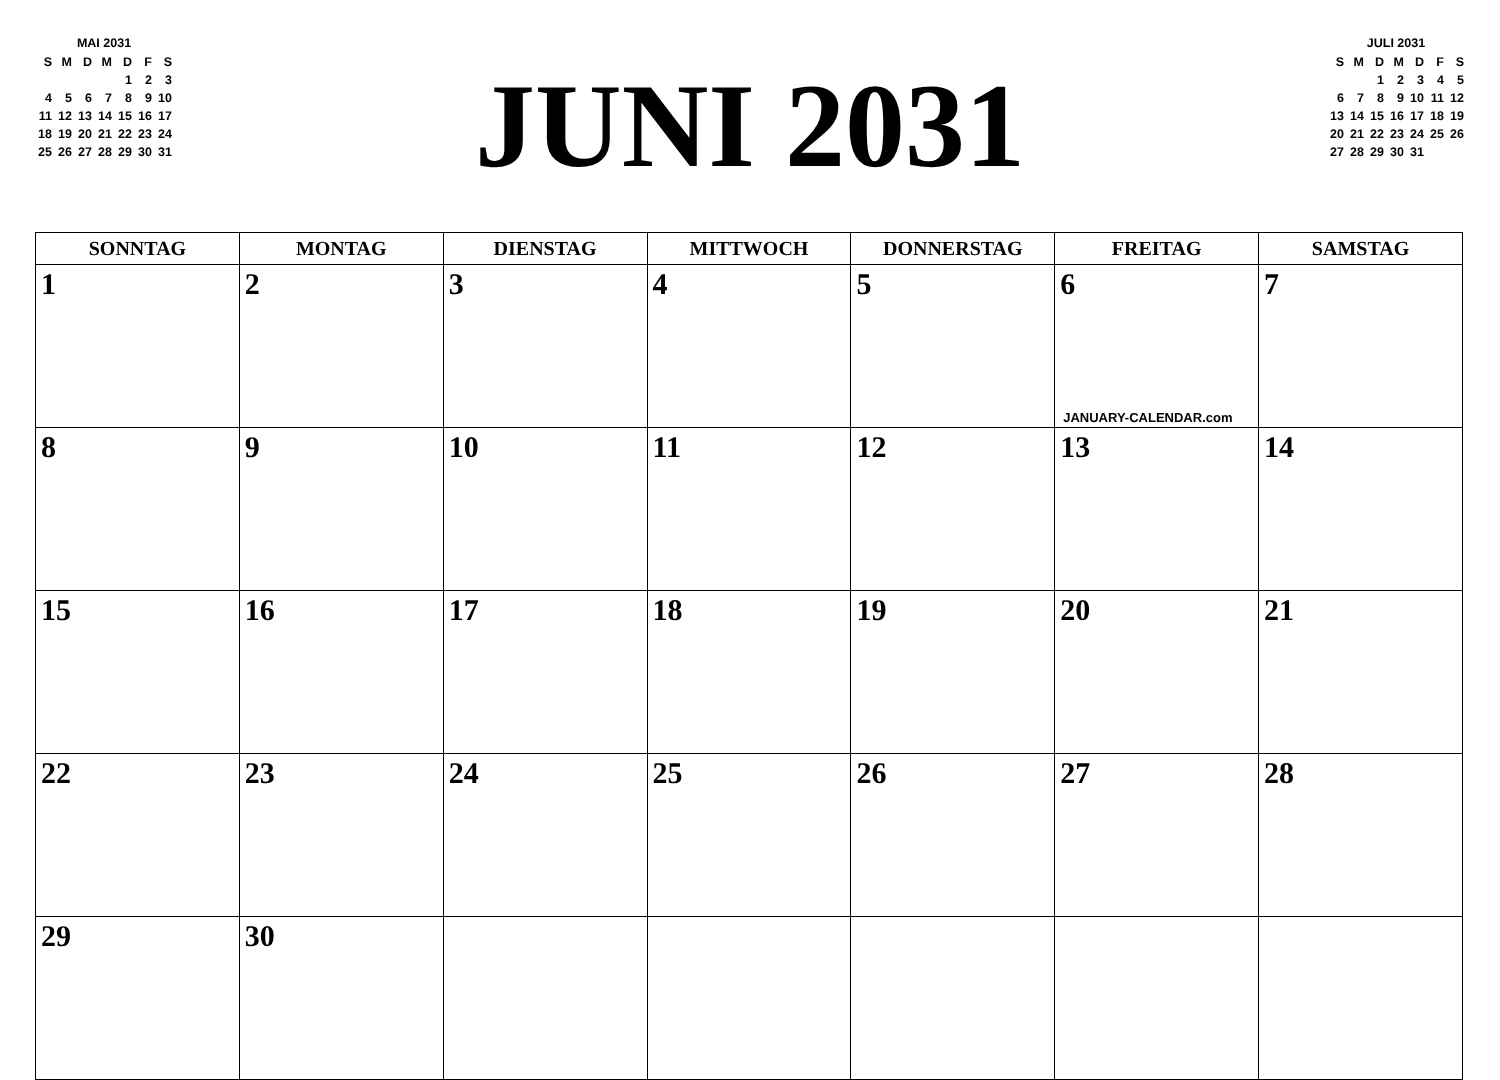MAI 2031
| S | M | D | M | D | F | S |
| --- | --- | --- | --- | --- | --- | --- |
| | | | | 1 | 2 | 3 |
| 4 | 5 | 6 | 7 | 8 | 9 | 10 |
| 11 | 12 | 13 | 14 | 15 | 16 | 17 |
| 18 | 19 | 20 | 21 | 22 | 23 | 24 |
| 25 | 26 | 27 | 28 | 29 | 30 | 31 |
JUNI 2031
JULI 2031
| S | M | D | M | D | F | S |
| --- | --- | --- | --- | --- | --- | --- |
| | | 1 | 2 | 3 | 4 | 5 |
| 6 | 7 | 8 | 9 | 10 | 11 | 12 |
| 13 | 14 | 15 | 16 | 17 | 18 | 19 |
| 20 | 21 | 22 | 23 | 24 | 25 | 26 |
| 27 | 28 | 29 | 30 | 31 | | |
| SONNTAG | MONTAG | DIENSTAG | MITTWOCH | DONNERSTAG | FREITAG | SAMSTAG |
| --- | --- | --- | --- | --- | --- | --- |
| 1 | 2 | 3 | 4 | 5 | 6 JANUARY-CALENDAR.com | 7 |
| 8 | 9 | 10 | 11 | 12 | 13 | 14 |
| 15 | 16 | 17 | 18 | 19 | 20 | 21 |
| 22 | 23 | 24 | 25 | 26 | 27 | 28 |
| 29 | 30 | | | | | |